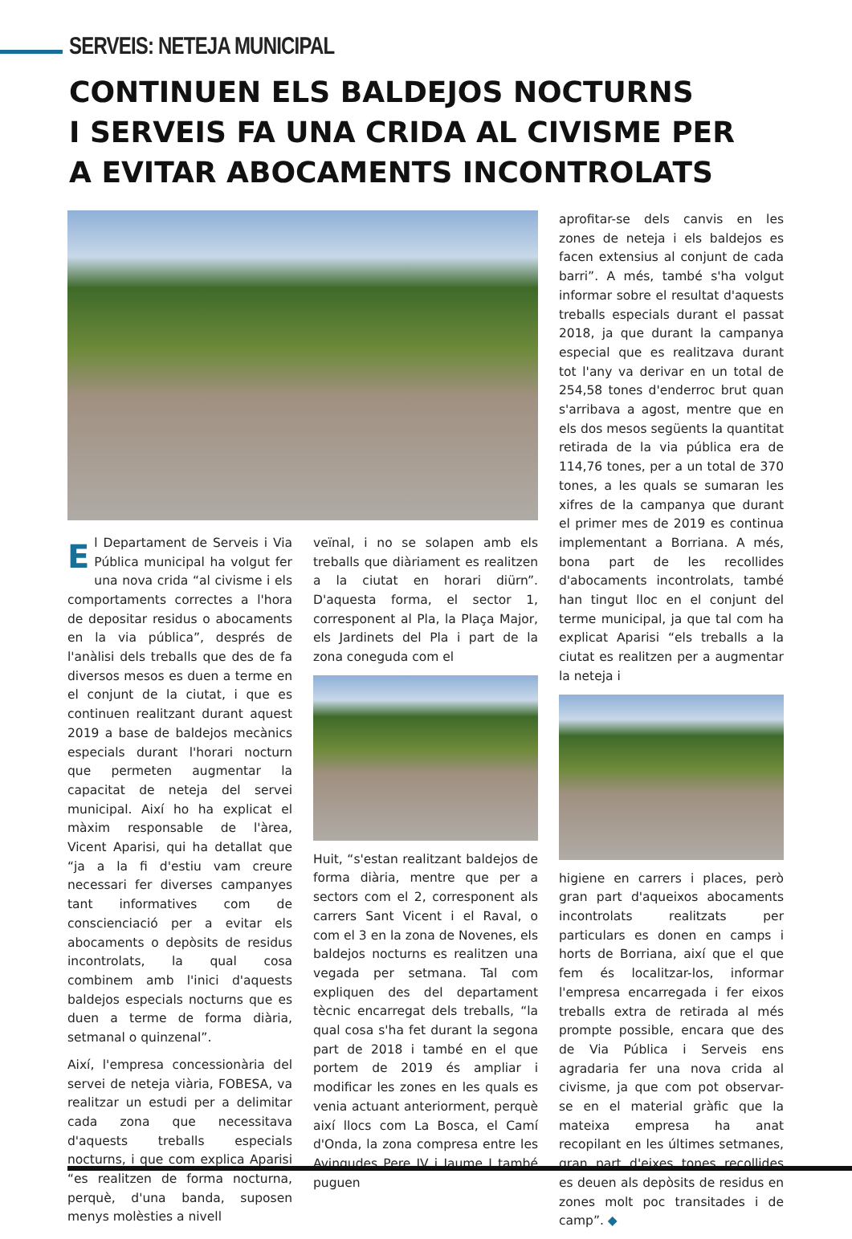SERVEIS: NETEJA MUNICIPAL
CONTINUEN ELS BALDEJOS NOCTURNS
I SERVEIS FA UNA CRIDA AL CIVISME PER
A EVITAR ABOCAMENTS INCONTROLATS
El Departament de Serveis i Via Pública municipal ha volgut fer una nova crida “al civisme i els comportaments correctes a l'hora de depositar residus o abocaments en la via pública”, després de l'anàlisi dels treballs que des de fa diversos mesos es duen a terme en el conjunt de la ciutat, i que es continuen realitzant durant aquest 2019 a base de baldejos mecànics especials durant l'horari nocturn que permeten augmentar la capacitat de neteja del servei municipal. Així ho ha explicat el màxim responsable de l'àrea, Vicent Aparisi, qui ha detallat que “ja a la fi d'estiu vam creure necessari fer diverses campanyes tant informatives com de conscienciació per a evitar els abocaments o depòsits de residus incontrolats, la qual cosa combinem amb l'inici d'aquests baldejos especials nocturns que es duen a terme de forma diària, setmanal o quinzenal”.
Així, l'empresa concessionària del servei de neteja viària, FOBESA, va realitzar un estudi per a delimitar cada zona que necessitava d'aquests treballs especials nocturns, i que com explica Aparisi “es realitzen de forma nocturna, perquè, d'una banda, suposen menys molèsties a nivell
veïnal, i no se solapen amb els treballs que diàriament es realitzen a la ciutat en horari diürn”. D'aquesta forma, el sector 1, corresponent al Pla, la Plaça Major, els Jardinets del Pla i part de la zona coneguda com el
Huit, “s'estan realitzant baldejos de forma diària, mentre que per a sectors com el 2, corresponent als carrers Sant Vicent i el Raval, o com el 3 en la zona de Novenes, els baldejos nocturns es realitzen una vegada per setmana. Tal com expliquen des del departament tècnic encarregat dels treballs, “la qual cosa s'ha fet durant la segona part de 2018 i també en el que portem de 2019 és ampliar i modificar les zones en les quals es venia actuant anteriorment, perquè així llocs com La Bosca, el Camí d'Onda, la zona compresa entre les Avingudes Pere IV i Jaume I també puguen
aprofitar-se dels canvis en les zones de neteja i els baldejos es facen extensius al conjunt de cada barri”. A més, també s'ha volgut informar sobre el resultat d'aquests treballs especials durant el passat 2018, ja que durant la campanya especial que es realitzava durant tot l'any va derivar en un total de 254,58 tones d'enderroc brut quan s'arribava a agost, mentre que en els dos mesos següents la quantitat retirada de la via pública era de 114,76 tones, per a un total de 370 tones, a les quals se sumaran les xifres de la campanya que durant el primer mes de 2019 es continua implementant a Borriana. A més, bona part de les recollides d'abocaments incontrolats, també han tingut lloc en el conjunt del terme municipal, ja que tal com ha explicat Aparisi “els treballs a la ciutat es realitzen per a augmentar la neteja i
higiene en carrers i places, però gran part d'aqueixos abocaments incontrolats realitzats per particulars es donen en camps i horts de Borriana, així que el que fem és localitzar-los, informar l'empresa encarregada i fer eixos treballs extra de retirada al més prompte possible, encara que des de Via Pública i Serveis ens agradaria fer una nova crida al civisme, ja que com pot observar-se en el material gràfic que la mateixa empresa ha anat recopilant en les últimes setmanes, gran part d'eixes tones recollides es deuen als depòsits de residus en zones molt poc transitades i de camp”. ◆